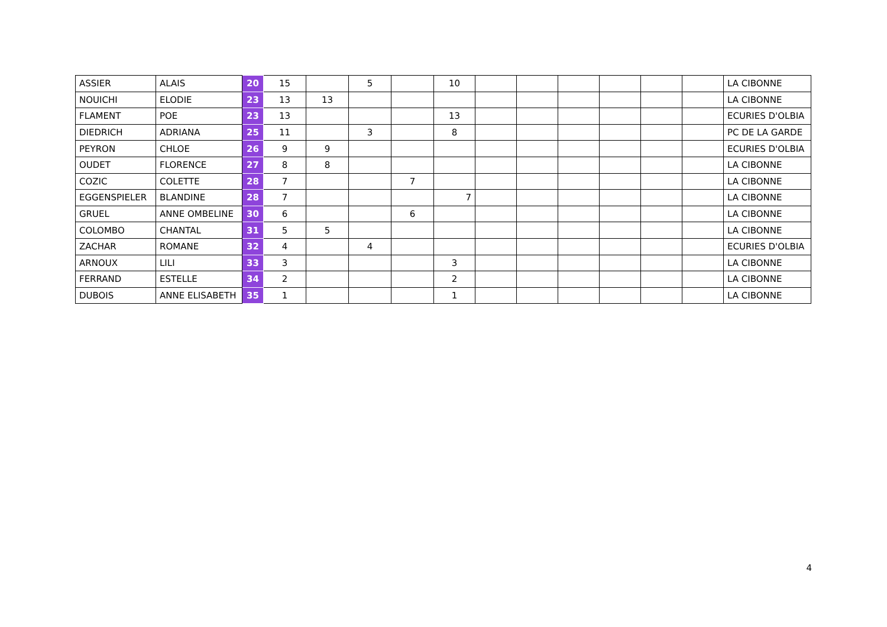| ASSIER | ALAIS | 20 | 15 | | 5 | | 10 | | | | | | | LA CIBONNE |
| NOUICHI | ELODIE | 23 | 13 | 13 | | | | | | | | | | LA CIBONNE |
| FLAMENT | POE | 23 | 13 | | | | 13 | | | | | | | ECURIES D'OLBIA |
| DIEDRICH | ADRIANA | 25 | 11 | | 3 | | 8 | | | | | | | PC DE LA GARDE |
| PEYRON | CHLOE | 26 | 9 | 9 | | | | | | | | | | ECURIES D'OLBIA |
| OUDET | FLORENCE | 27 | 8 | 8 | | | | | | | | | | LA CIBONNE |
| COZIC | COLETTE | 28 | 7 | | | 7 | | | | | | | | LA CIBONNE |
| EGGENSPIELER | BLANDINE | 28 | 7 | | | | 7 | | | | | | | LA CIBONNE |
| GRUEL | ANNE OMBELINE | 30 | 6 | | | 6 | | | | | | | | LA CIBONNE |
| COLOMBO | CHANTAL | 31 | 5 | 5 | | | | | | | | | | LA CIBONNE |
| ZACHAR | ROMANE | 32 | 4 | | 4 | | | | | | | | | ECURIES D'OLBIA |
| ARNOUX | LILI | 33 | 3 | | | | 3 | | | | | | | LA CIBONNE |
| FERRAND | ESTELLE | 34 | 2 | | | | 2 | | | | | | | LA CIBONNE |
| DUBOIS | ANNE ELISABETH | 35 | 1 | | | | 1 | | | | | | | LA CIBONNE |
4